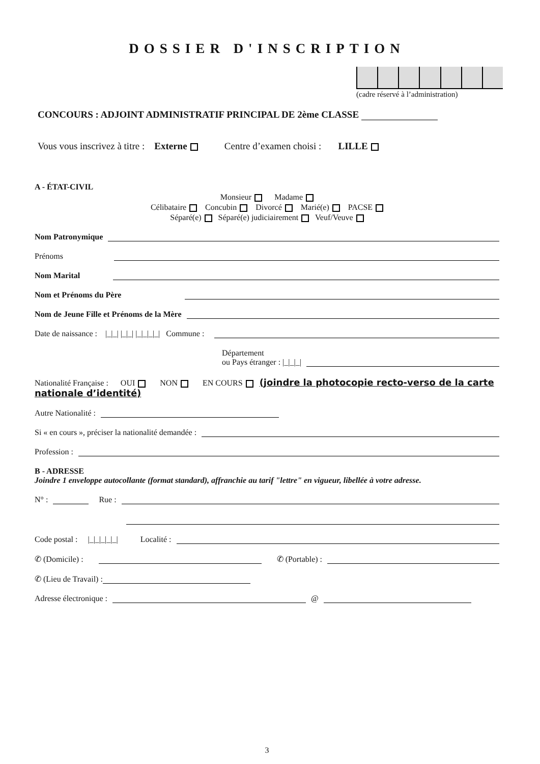DOSSIER D'INSCRIPTION
(cadre réservé à l’administration)
CONCOURS : ADJOINT ADMINISTRATIF PRINCIPAL DE 2ème CLASSE
Vous vous inscrivez à titre : Externe Centre d’examen choisi : LILLE
A - ÉTAT-CIVIL
Monsieur Madame
Célibataire Concubin Divorcé Marié(e) PACSE
Séparé(e) Séparé(e) judiciairement Veuf/Veuve
Nom Patronymique
Prénoms
Nom Marital
Nom et Prénoms du Père
Nom de Jeune Fille et Prénoms de la Mère
Date de naissance : |_|_| |_|_| |_|_|_|_| Commune :
Département
ou Pays étranger : |_|_|_|
Nationalité Française : OUI NON EN COURS (joindre la photocopie recto-verso de la carte nationale d’identité)
Autre Nationalité :
Si « en cours », préciser la nationalité demandée :
Profession :
B - ADRESSE
Joindre 1 enveloppe autocollante (format standard), affranchie au tarif "lettre" en vigueur, libellée à votre adresse.
N° : Rue :
Code postal : |_|_|_|_|_| Localité :
✆ (Domicile) : ✆ (Portable) :
✆ (Lieu de Travail) :
Adresse électronique : @
3